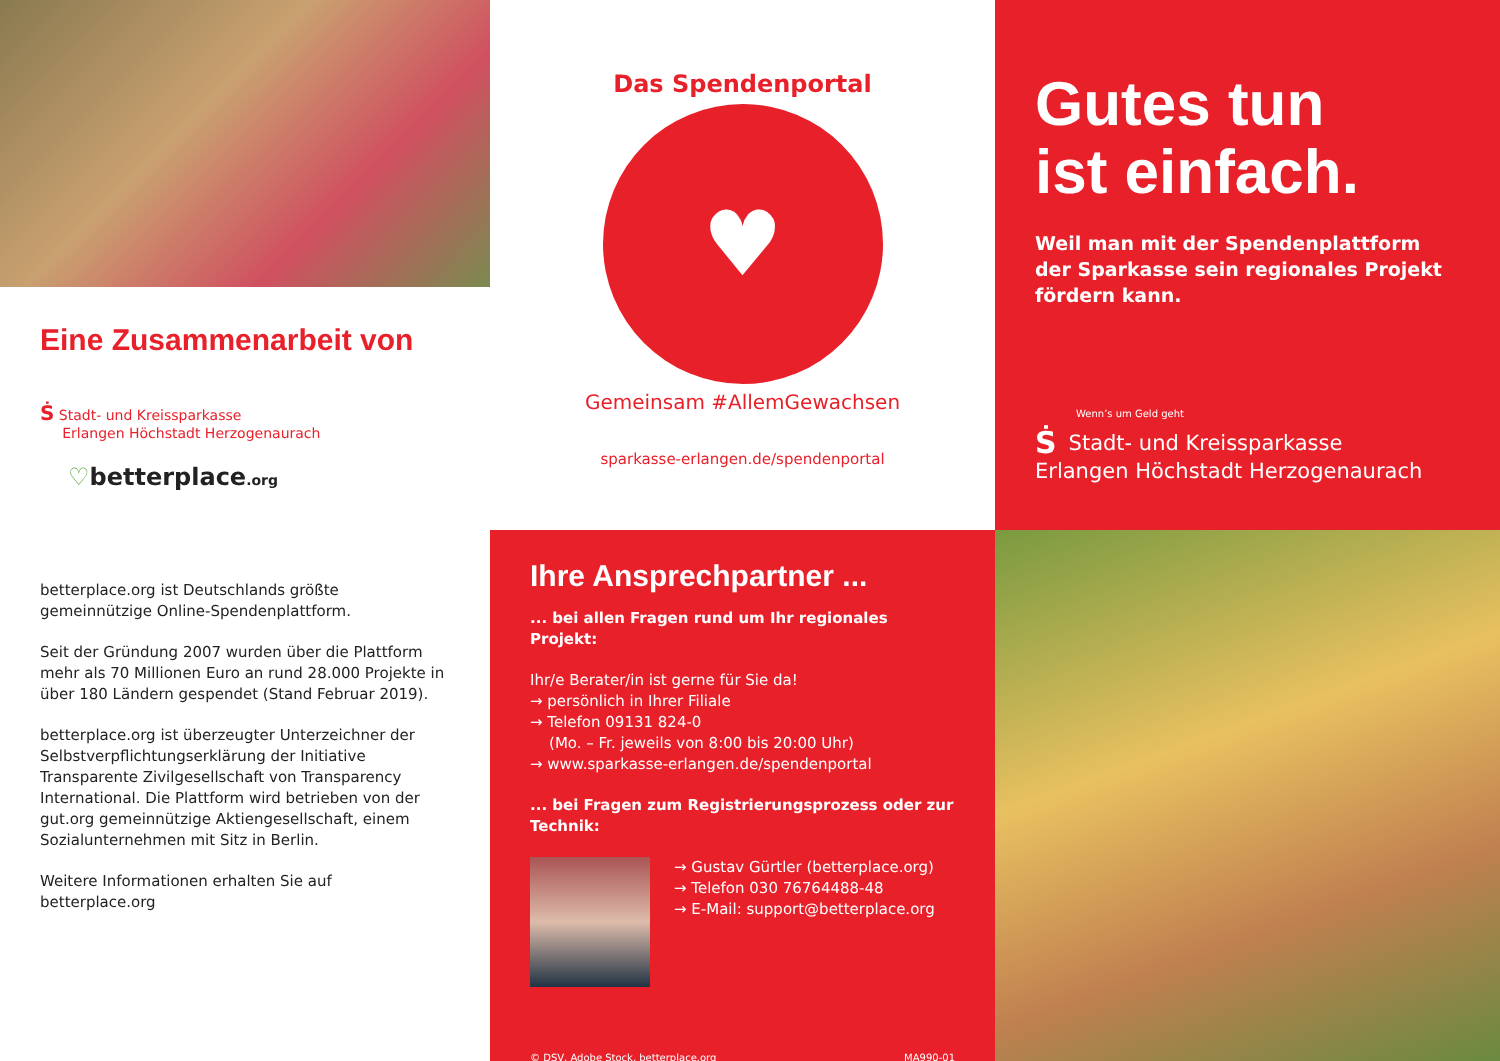Eine Zusammenarbeit von
Ṡ Stadt- und Kreissparkasse
Erlangen Höchstadt Herzogenaurach
♡betterplace.org
Das Spendenportal
♥
Gemeinsam #AllemGewachsen
sparkasse-erlangen.de/spendenportal
Gutes tun
ist einfach.
Weil man mit der Spendenplattform der Sparkasse sein regionales Projekt fördern kann.
Wenn’s um Geld geht
ṠStadt- und Kreissparkasse
Erlangen Höchstadt Herzogenaurach
betterplace.org ist Deutschlands größte gemeinnützige Online-Spendenplattform.
Seit der Gründung 2007 wurden über die Plattform mehr als 70 Millionen Euro an rund 28.000 Projekte in über 180 Ländern gespendet (Stand Februar 2019).
betterplace.org ist überzeugter Unterzeichner der Selbstverpflichtungserklärung der Initiative Transparente Zivilgesellschaft von Transparency International. Die Plattform wird betrieben von der gut.org gemeinnützige Aktiengesellschaft, einem Sozialunternehmen mit Sitz in Berlin.
Weitere Informationen erhalten Sie auf betterplace.org
Ihre Ansprechpartner ...
... bei allen Fragen rund um Ihr regionales Projekt:
Ihr/e Berater/in ist gerne für Sie da!
→ persönlich in Ihrer Filiale
→ Telefon 09131 824-0
(Mo. – Fr. jeweils von 8:00 bis 20:00 Uhr)
→ www.sparkasse-erlangen.de/spendenportal
... bei Fragen zum Registrierungsprozess oder zur Technik:
→ Gustav Gürtler (betterplace.org)
→ Telefon 030 76764488-48
→ E-Mail: support@betterplace.org
© DSV, Adobe Stock, betterplace.org MA990-01